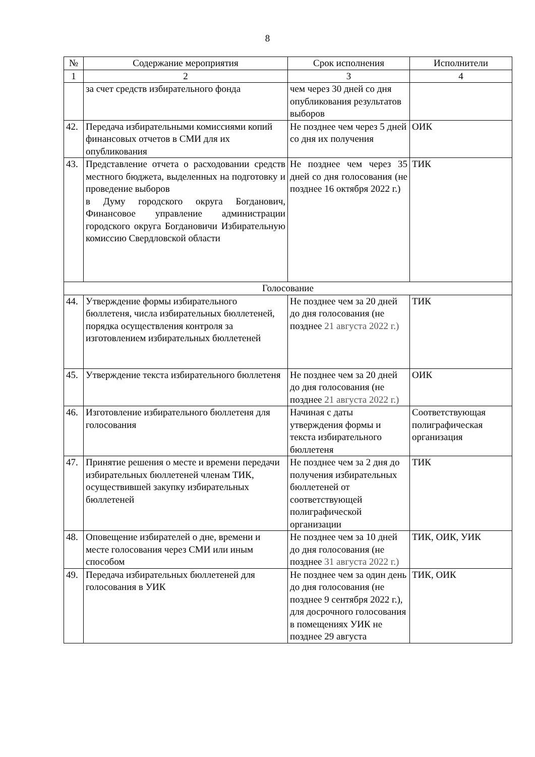8
| № | Содержание мероприятия | Срок исполнения | Исполнители |
| 1 | 2 | 3 | 4 |
| | за счет средств избирательного фонда | чем через 30 дней со дня опубликования результатов выборов | |
| 42. | Передача избирательными комиссиями копий финансовых отчетов в СМИ для их опубликования | Не позднее чем через 5 дней со дня их получения | ОИК |
| 43. | Представление отчета о расходовании средств местного бюджета, выделенных на подготовку и проведение выборов в Думу городского округа Богданович, Финансовое управление администрации городского округа Богдановичи Избирательную комиссию Свердловской области | Не позднее чем через 35 дней со дня голосования (не позднее 16 октября 2022 г.) | ТИК |
| Голосование | | | |
| 44. | Утверждение формы избирательного бюллетеня, числа избирательных бюллетеней, порядка осуществления контроля за изготовлением избирательных бюллетеней | Не позднее чем за 20 дней до дня голосования (не позднее 21 августа 2022 г.) | ТИК |
| 45. | Утверждение текста избирательного бюллетеня | Не позднее чем за 20 дней до дня голосования (не позднее 21 августа 2022 г.) | ОИК |
| 46. | Изготовление избирательного бюллетеня для голосования | Начиная с даты утверждения формы и текста избирательного бюллетеня | Соответствующая полиграфическая организация |
| 47. | Принятие решения о месте и времени передачи избирательных бюллетеней членам ТИК, осуществившей закупку избирательных бюллетеней | Не позднее чем за 2 дня до получения избирательных бюллетеней от соответствующей полиграфической организации | ТИК |
| 48. | Оповещение избирателей о дне, времени и месте голосования через СМИ или иным способом | Не позднее чем за 10 дней до дня голосования (не позднее 31 августа 2022 г.) | ТИК, ОИК, УИК |
| 49. | Передача избирательных бюллетеней для голосования в УИК | Не позднее чем за один день до дня голосования (не позднее 9 сентября 2022 г.), для досрочного голосования в помещениях УИК не позднее 29 августа | ТИК, ОИК |